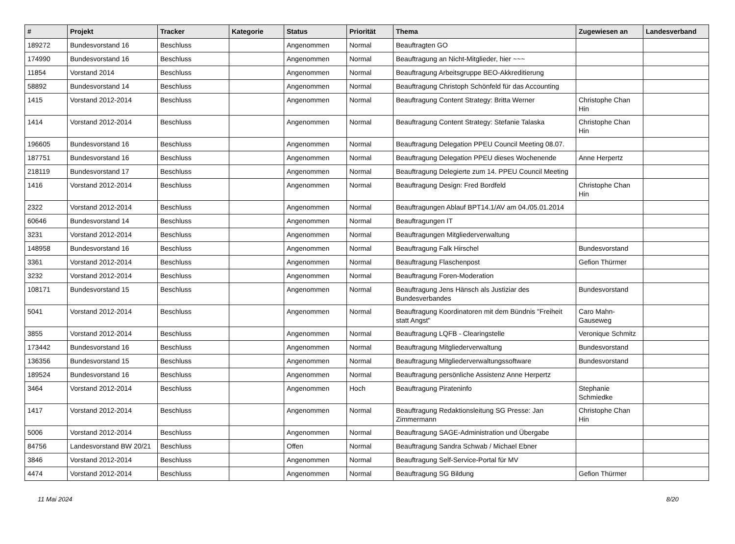| # | Projekt | Tracker | Kategorie | Status | Priorität | Thema | Zugewiesen an | Landesverband |
| --- | --- | --- | --- | --- | --- | --- | --- | --- |
| 189272 | Bundesvorstand 16 | Beschluss | | Angenommen | Normal | Beauftragten GO | | |
| 174990 | Bundesvorstand 16 | Beschluss | | Angenommen | Normal | Beauftragung an Nicht-Mitglieder, hier ~~~ | | |
| 11854 | Vorstand 2014 | Beschluss | | Angenommen | Normal | Beauftragung Arbeitsgruppe BEO-Akkreditierung | | |
| 58892 | Bundesvorstand 14 | Beschluss | | Angenommen | Normal | Beauftragung Christoph Schönfeld für das Accounting | | |
| 1415 | Vorstand 2012-2014 | Beschluss | | Angenommen | Normal | Beauftragung Content Strategy: Britta Werner | Christophe Chan Hin | |
| 1414 | Vorstand 2012-2014 | Beschluss | | Angenommen | Normal | Beauftragung Content Strategy: Stefanie Talaska | Christophe Chan Hin | |
| 196605 | Bundesvorstand 16 | Beschluss | | Angenommen | Normal | Beauftragung Delegation PPEU Council Meeting 08.07. | | |
| 187751 | Bundesvorstand 16 | Beschluss | | Angenommen | Normal | Beauftragung Delegation PPEU dieses Wochenende | Anne Herpertz | |
| 218119 | Bundesvorstand 17 | Beschluss | | Angenommen | Normal | Beauftragung Delegierte zum 14. PPEU Council Meeting | | |
| 1416 | Vorstand 2012-2014 | Beschluss | | Angenommen | Normal | Beauftragung Design: Fred Bordfeld | Christophe Chan Hin | |
| 2322 | Vorstand 2012-2014 | Beschluss | | Angenommen | Normal | Beauftragungen Ablauf BPT14.1/AV am 04./05.01.2014 | | |
| 60646 | Bundesvorstand 14 | Beschluss | | Angenommen | Normal | Beauftragungen IT | | |
| 3231 | Vorstand 2012-2014 | Beschluss | | Angenommen | Normal | Beauftragungen Mitgliederverwaltung | | |
| 148958 | Bundesvorstand 16 | Beschluss | | Angenommen | Normal | Beauftragung Falk Hirschel | Bundesvorstand | |
| 3361 | Vorstand 2012-2014 | Beschluss | | Angenommen | Normal | Beauftragung Flaschenpost | Gefion Thürmer | |
| 3232 | Vorstand 2012-2014 | Beschluss | | Angenommen | Normal | Beauftragung Foren-Moderation | | |
| 108171 | Bundesvorstand 15 | Beschluss | | Angenommen | Normal | Beauftragung Jens Hänsch als Justiziar des Bundesverbandes | Bundesvorstand | |
| 5041 | Vorstand 2012-2014 | Beschluss | | Angenommen | Normal | Beauftragung Koordinatoren mit dem Bündnis "Freiheit statt Angst" | Caro Mahn-Gauseweg | |
| 3855 | Vorstand 2012-2014 | Beschluss | | Angenommen | Normal | Beauftragung LQFB - Clearingstelle | Veronique Schmitz | |
| 173442 | Bundesvorstand 16 | Beschluss | | Angenommen | Normal | Beauftragung Mitgliederverwaltung | Bundesvorstand | |
| 136356 | Bundesvorstand 15 | Beschluss | | Angenommen | Normal | Beauftragung Mitgliederverwaltungssoftware | Bundesvorstand | |
| 189524 | Bundesvorstand 16 | Beschluss | | Angenommen | Normal | Beauftragung persönliche Assistenz Anne Herpertz | | |
| 3464 | Vorstand 2012-2014 | Beschluss | | Angenommen | Hoch | Beauftragung Pirateninfo | Stephanie Schmiedke | |
| 1417 | Vorstand 2012-2014 | Beschluss | | Angenommen | Normal | Beauftragung Redaktionsleitung SG Presse: Jan Zimmermann | Christophe Chan Hin | |
| 5006 | Vorstand 2012-2014 | Beschluss | | Angenommen | Normal | Beauftragung SAGE-Administration und Übergabe | | |
| 84756 | Landesvorstand BW 20/21 | Beschluss | | Offen | Normal | Beauftragung Sandra Schwab / Michael Ebner | | |
| 3846 | Vorstand 2012-2014 | Beschluss | | Angenommen | Normal | Beauftragung Self-Service-Portal für MV | | |
| 4474 | Vorstand 2012-2014 | Beschluss | | Angenommen | Normal | Beauftragung SG Bildung | Gefion Thürmer | |
11 Mai 2024 8/20